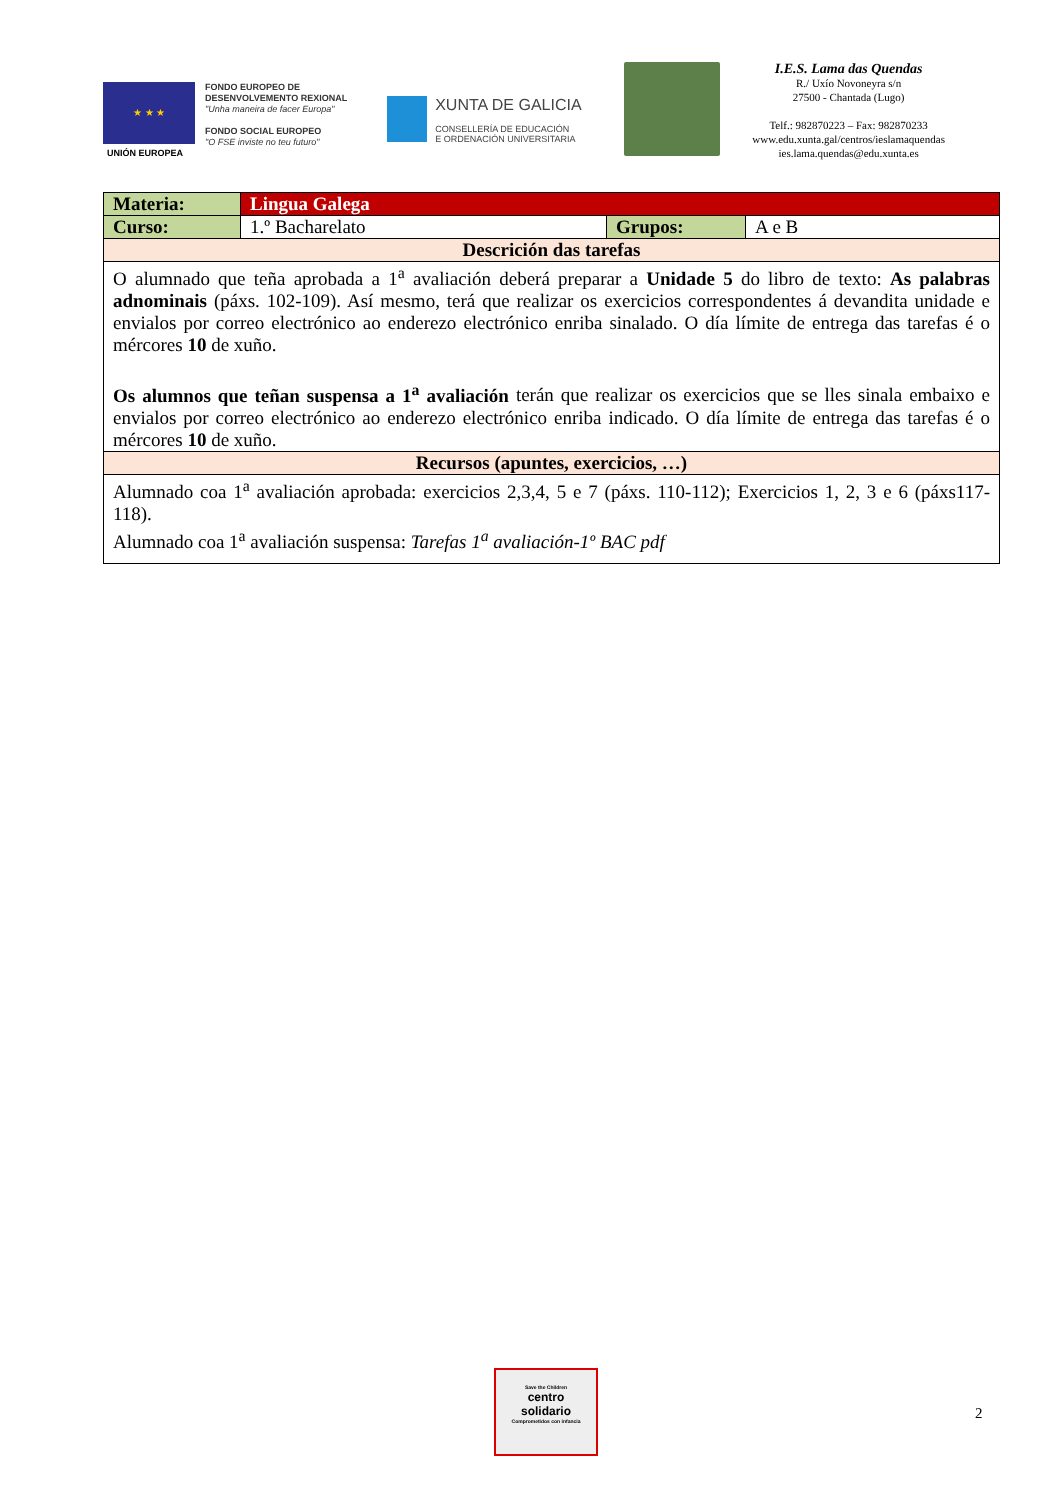★ ★ ★
UNIÓN EUROPEA
FONDO EUROPEO DE
DESENVOLVEMENTO REXIONAL
"Unha maneira de facer Europa"
FONDO SOCIAL EUROPEO
"O FSE inviste no teu futuro"
XUNTA DE GALICIA
CONSELLERÍA DE EDUCACIÓN
E ORDENACIÓN UNIVERSITARIA
I.E.S. Lama das Quendas
R./ Uxío Novoneyra s/n
27500 - Chantada (Lugo)
Telf.: 982870223 – Fax: 982870233
www.edu.xunta.gal/centros/ieslamaquendas
ies.lama.quendas@edu.xunta.es
| Materia: | Lingua Galega | | |
| Curso: | 1.º Bacharelato | Grupos: | A e B |
| Descrición das tarefas | | | |
| O alumnado que teña aprobada a 1<sup>a</sup> avaliación deberá preparar a Unidade 5 do libro de texto: As palabras adnominais (páxs. 102-109). Así mesmo, terá que realizar os exercicios correspondentes á devandita unidade e envialos por correo electrónico ao enderezo electrónico enriba sinalado. O día límite de entrega das tarefas é o mércores 10 de xuño. Os alumnos que teñan suspensa a 1<sup>a</sup> avaliación terán que realizar os exercicios que se lles sinala embaixo e envialos por correo electrónico ao enderezo electrónico enriba indicado. O día límite de entrega das tarefas é o mércores 10 de xuño. | | | |
| Recursos (apuntes, exercicios, …) | | | |
| Alumnado coa 1<sup>a</sup> avaliación aprobada: exercicios 2,3,4, 5 e 7 (páxs. 110-112); Exercicios 1, 2, 3 e 6 (páxs117-118). Alumnado coa 1<sup>a</sup> avaliación suspensa: Tarefas 1<sup>a</sup> avaliación-1º BAC pdf | | | |
Save the Children
centro
solidario
Comprometidos con infancia
2